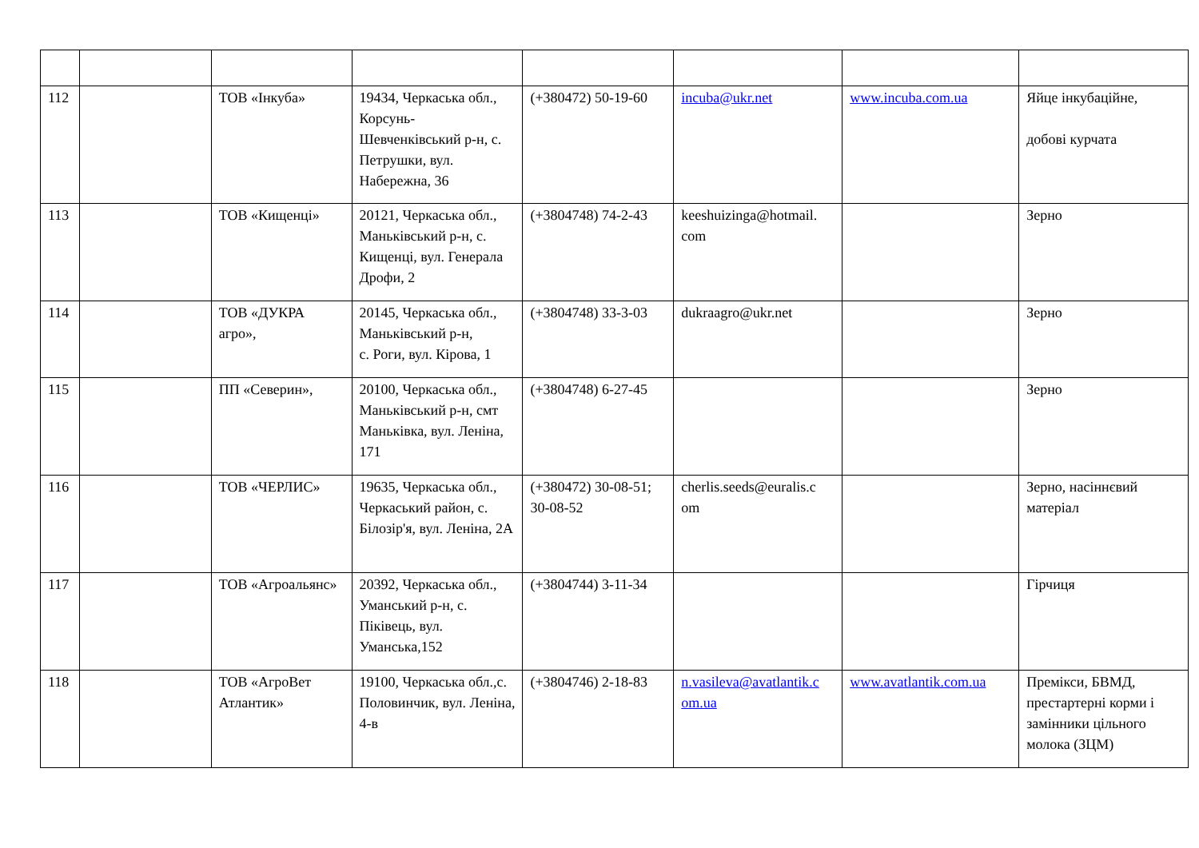| 112 | | ТОВ «Інкуба» | 19434, Черкаська обл., Корсунь-Шевченківський р-н, с. Петрушки, вул. Набережна, 36 | (+380472) 50-19-60 | incuba@ukr.net | www.incuba.com.ua | Яйце інкубаційне, добові курчата |
| 113 | | ТОВ «Кищенці» | 20121, Черкаська обл., Маньківський р-н, с. Кищенці, вул. Генерала Дрофи, 2 | (+3804748) 74-2-43 | keeshuizinga@hotmail. com | | Зерно |
| 114 | | ТОВ «ДУКРА агро», | 20145, Черкаська обл., Маньківський р-н, с. Роги, вул. Кірова, 1 | (+3804748) 33-3-03 | dukraagro@ukr.net | | Зерно |
| 115 | | ПП «Северин», | 20100, Черкаська обл., Маньківський р-н, смт Маньківка, вул. Леніна, 171 | (+3804748) 6-27-45 | | | Зерно |
| 116 | | ТОВ «ЧЕРЛИС» | 19635, Черкаська обл., Черкаський район, с. Білозір'я, вул. Леніна, 2А | (+380472) 30-08-51; 30-08-52 | cherlis.seeds@euralis.c om | | Зерно, насіннєвий матеріал |
| 117 | | ТОВ «Агроальянс» | 20392, Черкаська обл., Уманський р-н, с. Піківець, вул. Уманська,152 | (+3804744) 3-11-34 | | | Гірчиця |
| 118 | | ТОВ «АгроВет Атлантик» | 19100, Черкаська обл.,с. Половинчик, вул. Леніна, 4-в | (+3804746) 2-18-83 | n.vasileva@avatlantik.c om.ua | www.avatlantik.com.ua | Премікси, БВМД, престартерні корми і замінники цільного молока (ЗЦМ) |